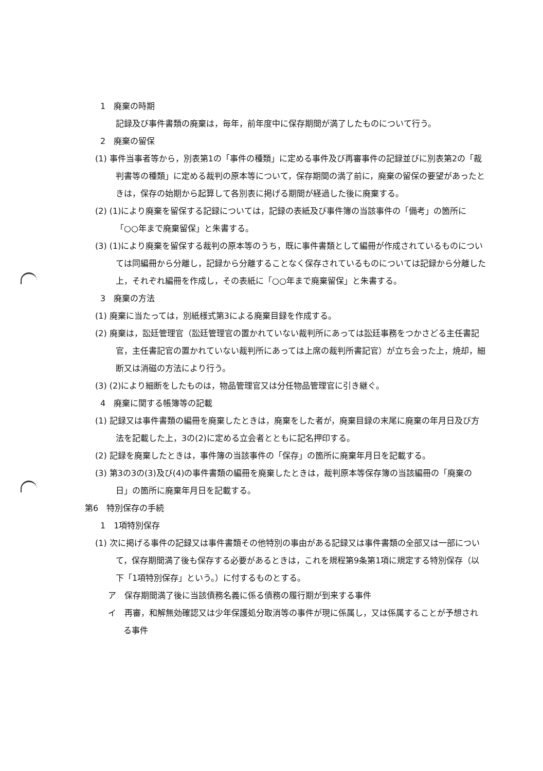1　廃棄の時期
記録及び事件書類の廃棄は，毎年，前年度中に保存期間が満了したものについて行う。
2　廃棄の留保
(1) 事件当事者等から，別表第1の「事件の種類」に定める事件及び再審事件の記録並びに別表第2の「裁判書等の種類」に定める裁判の原本等について，保存期間の満了前に，廃棄の留保の要望があったときは，保存の始期から起算して各別表に掲げる期間が経過した後に廃棄する。
(2) (1)により廃棄を留保する記録については，記録の表紙及び事件簿の当該事件の「備考」の箇所に「○○年まで廃棄留保」と朱書する。
(3) (1)により廃棄を留保する裁判の原本等のうち，既に事件書類として編冊が作成されているものについては同編冊から分離し，記録から分離することなく保存されているものについては記録から分離した上，それぞれ編冊を作成し，その表紙に「○○年まで廃棄留保」と朱書する。
3　廃棄の方法
(1) 廃棄に当たっては，別紙様式第3による廃棄目録を作成する。
(2) 廃棄は，訟廷管理官（訟廷管理官の置かれていない裁判所にあっては訟廷事務をつかさどる主任書記官，主任書記官の置かれていない裁判所にあっては上席の裁判所書記官）が立ち会った上，焼却，細断又は消磁の方法により行う。
(3) (2)により細断をしたものは，物品管理官又は分任物品管理官に引き継ぐ。
4　廃棄に関する帳簿等の記載
(1) 記録又は事件書類の編冊を廃棄したときは，廃棄をした者が，廃棄目録の末尾に廃棄の年月日及び方法を記載した上，3の(2)に定める立会者とともに記名押印する。
(2) 記録を廃棄したときは，事件簿の当該事件の「保存」の箇所に廃棄年月日を記載する。
(3) 第3の3の(3)及び(4)の事件書類の編冊を廃棄したときは，裁判原本等保存簿の当該編冊の「廃棄の日」の箇所に廃棄年月日を記載する。
第6　特別保存の手続
1　1項特別保存
(1) 次に掲げる事件の記録又は事件書類その他特別の事由がある記録又は事件書類の全部又は一部について，保存期間満了後も保存する必要があるときは，これを規程第9条第1項に規定する特別保存（以下「1項特別保存」という。）に付するものとする。
ア　保存期間満了後に当該債務名義に係る債務の履行期が到来する事件
イ　再審，和解無効確認又は少年保護処分取消等の事件が現に係属し，又は係属することが予想される事件